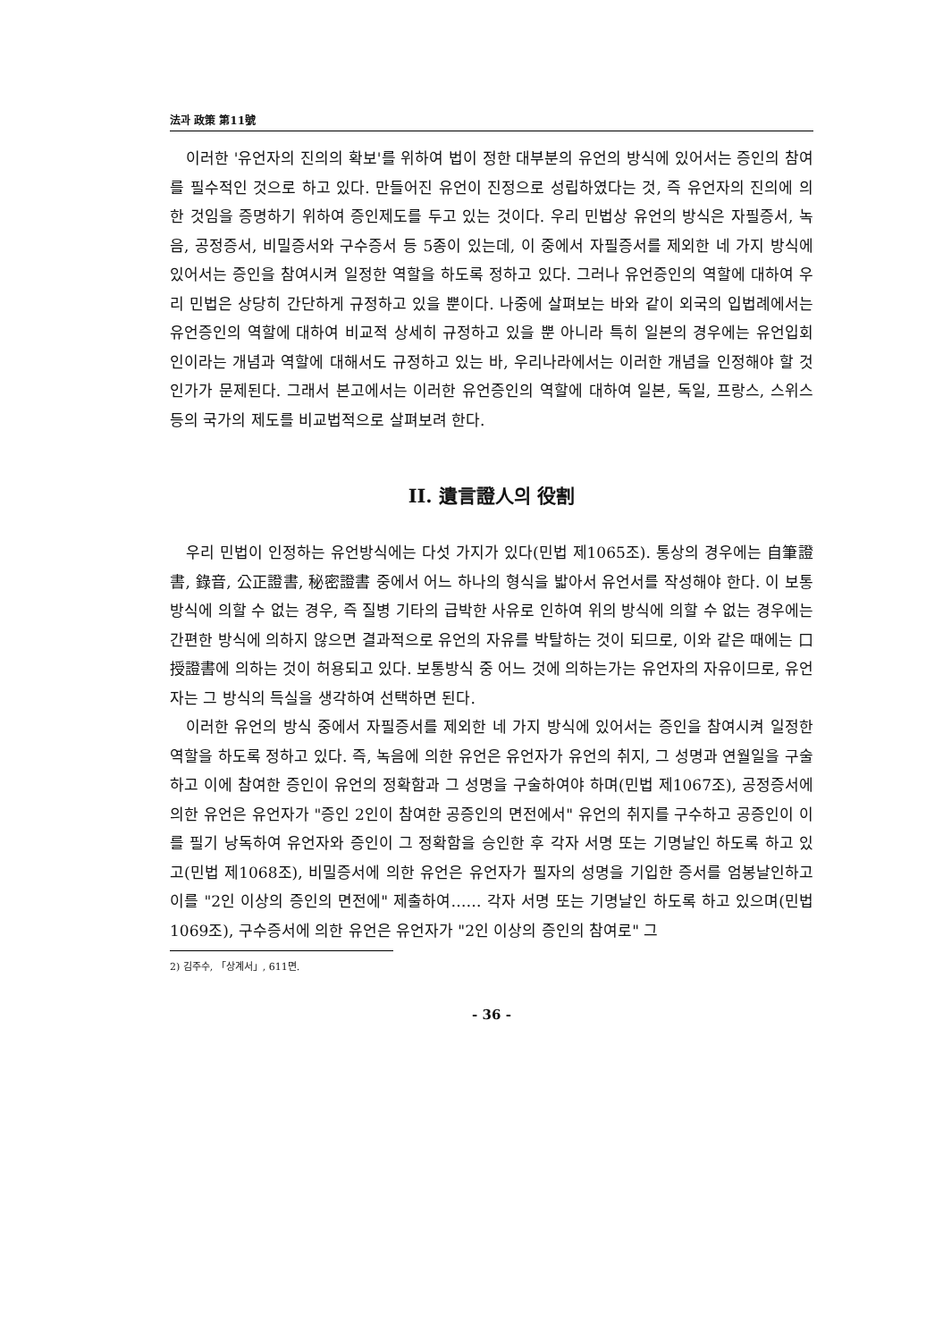法과 政策 第11號
이러한 '유언자의 진의의 확보'를 위하여 법이 정한 대부분의 유언의 방식에 있어서는 증인의 참여를 필수적인 것으로 하고 있다. 만들어진 유언이 진정으로 성립하였다는 것, 즉 유언자의 진의에 의한 것임을 증명하기 위하여 증인제도를 두고 있는 것이다. 우리 민법상 유언의 방식은 자필증서, 녹음, 공정증서, 비밀증서와 구수증서 등 5종이 있는데, 이 중에서 자필증서를 제외한 네 가지 방식에 있어서는 증인을 참여시켜 일정한 역할을 하도록 정하고 있다. 그러나 유언증인의 역할에 대하여 우리 민법은 상당히 간단하게 규정하고 있을 뿐이다. 나중에 살펴보는 바와 같이 외국의 입법례에서는 유언증인의 역할에 대하여 비교적 상세히 규정하고 있을 뿐 아니라 특히 일본의 경우에는 유언입회인이라는 개념과 역할에 대해서도 규정하고 있는 바, 우리나라에서는 이러한 개념을 인정해야 할 것인가가 문제된다. 그래서 본고에서는 이러한 유언증인의 역할에 대하여 일본, 독일, 프랑스, 스위스 등의 국가의 제도를 비교법적으로 살펴보려 한다.
II. 遺言證人의 役割
우리 민법이 인정하는 유언방식에는 다섯 가지가 있다(민법 제1065조). 통상의 경우에는 自筆證書, 錄音, 公正證書, 秘密證書 중에서 어느 하나의 형식을 밟아서 유언서를 작성해야 한다. 이 보통방식에 의할 수 없는 경우, 즉 질병 기타의 급박한 사유로 인하여 위의 방식에 의할 수 없는 경우에는 간편한 방식에 의하지 않으면 결과적으로 유언의 자유를 박탈하는 것이 되므로, 이와 같은 때에는 口授證書에 의하는 것이 허용되고 있다. 보통방식 중 어느 것에 의하는가는 유언자의 자유이므로, 유언자는 그 방식의 득실을 생각하여 선택하면 된다.
이러한 유언의 방식 중에서 자필증서를 제외한 네 가지 방식에 있어서는 증인을 참여시켜 일정한 역할을 하도록 정하고 있다. 즉, 녹음에 의한 유언은 유언자가 유언의 취지, 그 성명과 연월일을 구술하고 이에 참여한 증인이 유언의 정확함과 그 성명을 구술하여야 하며(민법 제1067조), 공정증서에 의한 유언은 유언자가 "증인 2인이 참여한 공증인의 면전에서" 유언의 취지를 구수하고 공증인이 이를 필기 낭독하여 유언자와 증인이 그 정확함을 승인한 후 각자 서명 또는 기명날인 하도록 하고 있고(민법 제1068조), 비밀증서에 의한 유언은 유언자가 필자의 성명을 기입한 증서를 엄봉날인하고 이를 "2인 이상의 증인의 면전에" 제출하여…… 각자 서명 또는 기명날인 하도록 하고 있으며(민법 1069조), 구수증서에 의한 유언은 유언자가 "2인 이상의 증인의 참여로" 그
2) 김주수, 「상계서」, 611면.
- 36 -